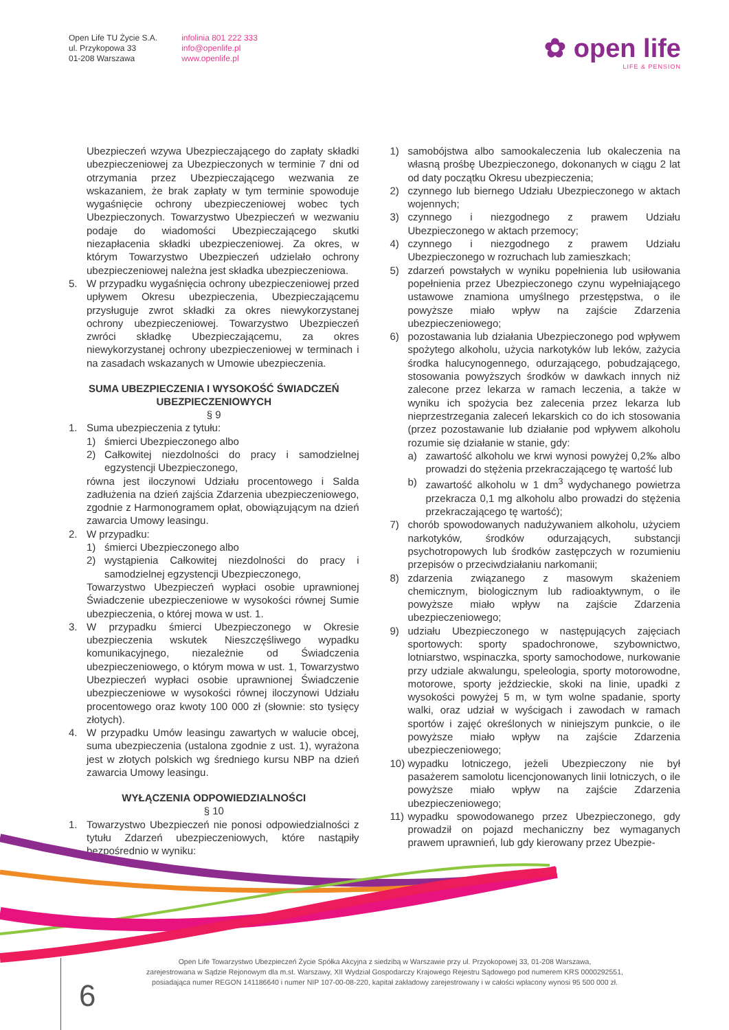Open Life TU Życie S.A.
ul. Przykopowa 33
01-208 Warszawa
infolinia 801 222 333
info@openlife.pl
www.openlife.pl
✿ open life
LIFE & PENSION
Ubezpieczeń wzywa Ubezpieczającego do zapłaty składki ubezpieczeniowej za Ubezpieczonych w terminie 7 dni od otrzymania przez Ubezpieczającego wezwania ze wskazaniem, że brak zapłaty w tym terminie spowoduje wygaśnięcie ochrony ubezpieczeniowej wobec tych Ubezpieczonych. Towarzystwo Ubezpieczeń w wezwaniu podaje do wiadomości Ubezpieczającego skutki niezapłacenia składki ubezpieczeniowej. Za okres, w którym Towarzystwo Ubezpieczeń udzielało ochrony ubezpieczeniowej należna jest składka ubezpieczeniowa.
5. W przypadku wygaśnięcia ochrony ubezpieczeniowej przed upływem Okresu ubezpieczenia, Ubezpieczającemu przysługuje zwrot składki za okres niewykorzystanej ochrony ubezpieczeniowej. Towarzystwo Ubezpieczeń zwróci składkę Ubezpieczającemu, za okres niewykorzystanej ochrony ubezpieczeniowej w terminach i na zasadach wskazanych w Umowie ubezpieczenia.
SUMA UBEZPIECZENIA I WYSOKOŚĆ ŚWIADCZEŃ UBEZPIECZENIOWYCH
§ 9
1. Suma ubezpieczenia z tytułu:
1) śmierci Ubezpieczonego albo
2) Całkowitej niezdolności do pracy i samodzielnej egzystencji Ubezpieczonego,
równa jest iloczynowi Udziału procentowego i Salda zadłużenia na dzień zajścia Zdarzenia ubezpieczeniowego, zgodnie z Harmonogramem opłat, obowiązującym na dzień zawarcia Umowy leasingu.
2. W przypadku:
1) śmierci Ubezpieczonego albo
2) wystąpienia Całkowitej niezdolności do pracy i samodzielnej egzystencji Ubezpieczonego,
Towarzystwo Ubezpieczeń wypłaci osobie uprawnionej Świadczenie ubezpieczeniowe w wysokości równej Sumie ubezpieczenia, o której mowa w ust. 1.
3. W przypadku śmierci Ubezpieczonego w Okresie ubezpieczenia wskutek Nieszczęśliwego wypadku komunikacyjnego, niezależnie od Świadczenia ubezpieczeniowego, o którym mowa w ust. 1, Towarzystwo Ubezpieczeń wypłaci osobie uprawnionej Świadczenie ubezpieczeniowe w wysokości równej iloczynowi Udziału procentowego oraz kwoty 100 000 zł (słownie: sto tysięcy złotych).
4. W przypadku Umów leasingu zawartych w walucie obcej, suma ubezpieczenia (ustalona zgodnie z ust. 1), wyrażona jest w złotych polskich wg średniego kursu NBP na dzień zawarcia Umowy leasingu.
WYŁĄCZENIA ODPOWIEDZIALNOŚCI
§ 10
1. Towarzystwo Ubezpieczeń nie ponosi odpowiedzialności z tytułu Zdarzeń ubezpieczeniowych, które nastąpiły bezpośrednio w wyniku:
1) samobójstwa albo samookaleczenia lub okaleczenia na własną prośbę Ubezpieczonego, dokonanych w ciągu 2 lat od daty początku Okresu ubezpieczenia;
2) czynnego lub biernego Udziału Ubezpieczonego w aktach wojennych;
3) czynnego i niezgodnego z prawem Udziału Ubezpieczonego w aktach przemocy;
4) czynnego i niezgodnego z prawem Udziału Ubezpieczonego w rozruchach lub zamieszkach;
5) zdarzeń powstałych w wyniku popełnienia lub usiłowania popełnienia przez Ubezpieczonego czynu wypełniającego ustawowe znamiona umyślnego przestępstwa, o ile powyższe miało wpływ na zajście Zdarzenia ubezpieczeniowego;
6) pozostawania lub działania Ubezpieczonego pod wpływem spożytego alkoholu, użycia narkotyków lub leków, zażycia środka halucynogennego, odurzającego, pobudzającego, stosowania powyższych środków w dawkach innych niż zalecone przez lekarza w ramach leczenia, a także w wyniku ich spożycia bez zalecenia przez lekarza lub nieprzestrzegania zaleceń lekarskich co do ich stosowania (przez pozostawanie lub działanie pod wpływem alkoholu rozumie się działanie w stanie, gdy:
a) zawartość alkoholu we krwi wynosi powyżej 0,2‰ albo prowadzi do stężenia przekraczającego tę wartość lub
b) zawartość alkoholu w 1 dm<sup>3</sup> wydychanego powietrza przekracza 0,1 mg alkoholu albo prowadzi do stężenia przekraczającego tę wartość);
7) chorób spowodowanych nadużywaniem alkoholu, użyciem narkotyków, środków odurzających, substancji psychotropowych lub środków zastępczych w rozumieniu przepisów o przeciwdziałaniu narkomanii;
8) zdarzenia związanego z masowym skażeniem chemicznym, biologicznym lub radioaktywnym, o ile powyższe miało wpływ na zajście Zdarzenia ubezpieczeniowego;
9) udziału Ubezpieczonego w następujących zajęciach sportowych: sporty spadochronowe, szybownictwo, lotniarstwo, wspinaczka, sporty samochodowe, nurkowanie przy udziale akwalungu, speleologia, sporty motorowodne, motorowe, sporty jeździeckie, skoki na linie, upadki z wysokości powyżej 5 m, w tym wolne spadanie, sporty walki, oraz udział w wyścigach i zawodach w ramach sportów i zajęć określonych w niniejszym punkcie, o ile powyższe miało wpływ na zajście Zdarzenia ubezpieczeniowego;
10) wypadku lotniczego, jeżeli Ubezpieczony nie był pasażerem samolotu licencjonowanych linii lotniczych, o ile powyższe miało wpływ na zajście Zdarzenia ubezpieczeniowego;
11) wypadku spowodowanego przez Ubezpieczonego, gdy prowadził on pojazd mechaniczny bez wymaganych prawem uprawnień, lub gdy kierowany przez Ubezpie-
Open Life Towarzystwo Ubezpieczeń Życie Spółka Akcyjna z siedzibą w Warszawie przy ul. Przyokopowej 33, 01-208 Warszawa,
zarejestrowana w Sądzie Rejonowym dla m.st. Warszawy, XII Wydział Gospodarczy Krajowego Rejestru Sądowego pod numerem KRS 0000292551,
posiadająca numer REGON 141186640 i numer NIP 107-00-08-220, kapitał zakładowy zarejestrowany i w całości wpłacony wynosi 95 500 000 zł.
6